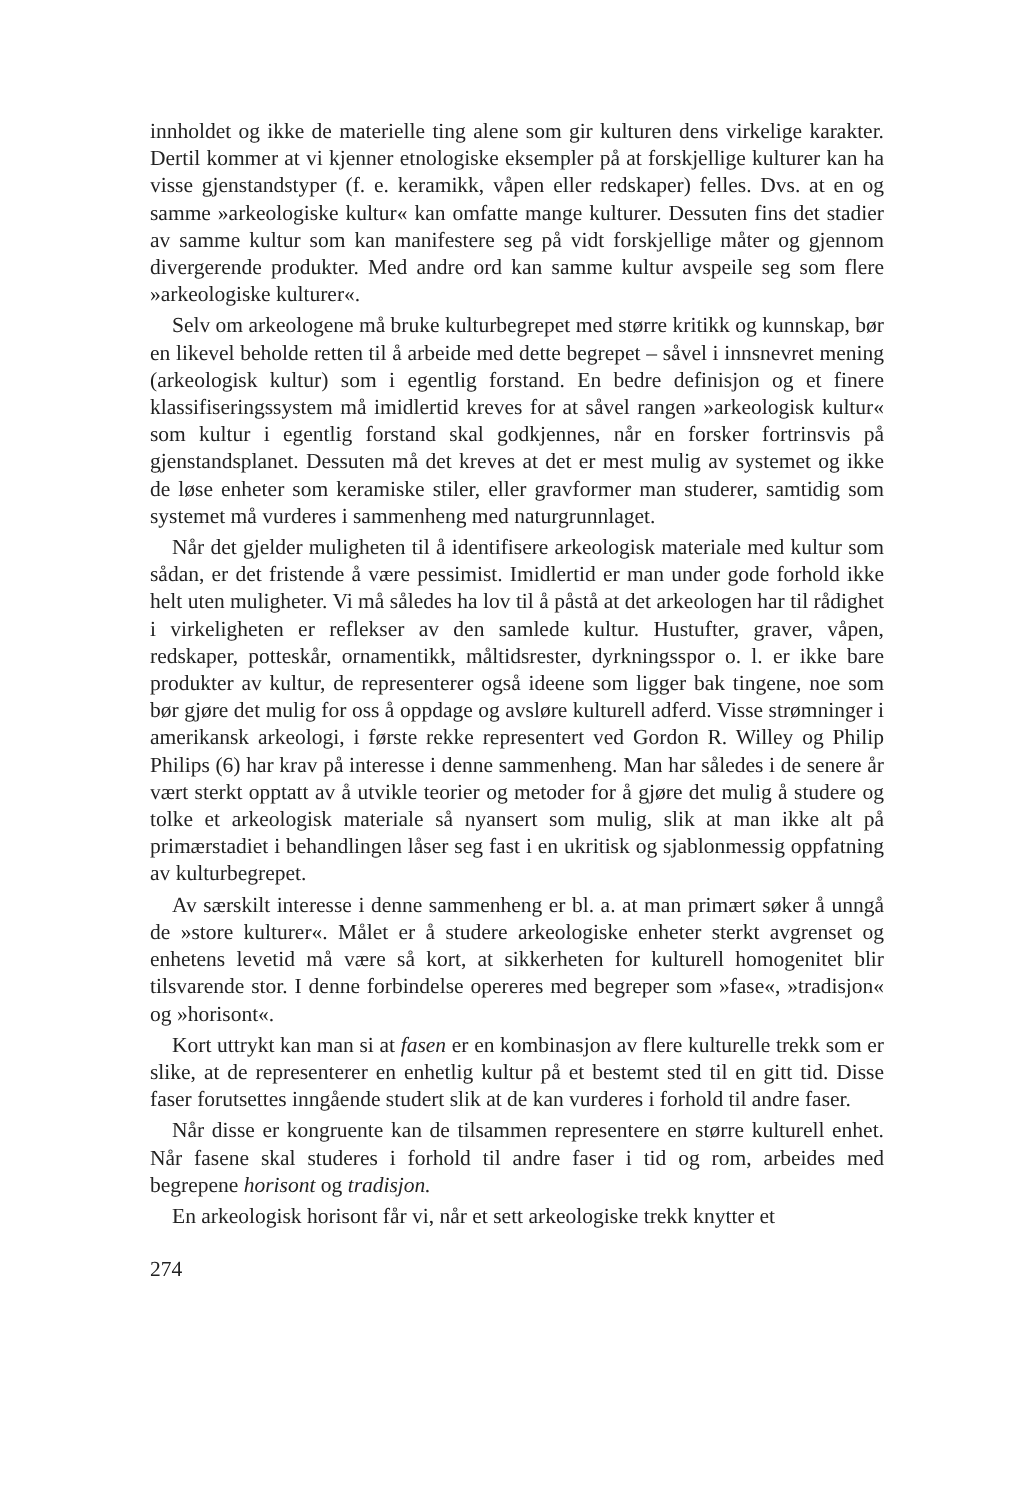innholdet og ikke de materielle ting alene som gir kulturen dens virkelige karakter. Dertil kommer at vi kjenner etnologiske eksempler på at forskjellige kulturer kan ha visse gjenstandstyper (f. e. keramikk, våpen eller redskaper) felles. Dvs. at en og samme »arkeologiske kultur« kan omfatte mange kulturer. Dessuten fins det stadier av samme kultur som kan manifestere seg på vidt forskjellige måter og gjennom divergerende produkter. Med andre ord kan samme kultur avspeile seg som flere »arkeologiske kulturer«.
Selv om arkeologene må bruke kulturbegrepet med større kritikk og kunnskap, bør en likevel beholde retten til å arbeide med dette begrepet – såvel i innsnevret mening (arkeologisk kultur) som i egentlig forstand. En bedre definisjon og et finere klassifiseringssystem må imidlertid kreves for at såvel rangen »arkeologisk kultur« som kultur i egentlig forstand skal godkjennes, når en forsker fortrinsvis på gjenstandsplanet. Dessuten må det kreves at det er mest mulig av systemet og ikke de løse enheter som keramiske stiler, eller gravformer man studerer, samtidig som systemet må vurderes i sammenheng med naturgrunnlaget.
Når det gjelder muligheten til å identifisere arkeologisk materiale med kultur som sådan, er det fristende å være pessimist. Imidlertid er man under gode forhold ikke helt uten muligheter. Vi må således ha lov til å påstå at det arkeologen har til rådighet i virkeligheten er reflekser av den samlede kultur. Hustufter, graver, våpen, redskaper, potteskår, ornamentikk, måltidsrester, dyrkningsspor o. l. er ikke bare produkter av kultur, de representerer også ideene som ligger bak tingene, noe som bør gjøre det mulig for oss å oppdage og avsløre kulturell adferd. Visse strømninger i amerikansk arkeologi, i første rekke representert ved Gordon R. Willey og Philip Philips (6) har krav på interesse i denne sammenheng. Man har således i de senere år vært sterkt opptatt av å utvikle teorier og metoder for å gjøre det mulig å studere og tolke et arkeologisk materiale så nyansert som mulig, slik at man ikke alt på primærstadiet i behandlingen låser seg fast i en ukritisk og sjablonmessig oppfatning av kulturbegrepet.
Av særskilt interesse i denne sammenheng er bl. a. at man primært søker å unngå de »store kulturer«. Målet er å studere arkeologiske enheter sterkt avgrenset og enhetens levetid må være så kort, at sikkerheten for kulturell homogenitet blir tilsvarende stor. I denne forbindelse opereres med begreper som »fase«, »tradisjon« og »horisont«.
Kort uttrykt kan man si at fasen er en kombinasjon av flere kulturelle trekk som er slike, at de representerer en enhetlig kultur på et bestemt sted til en gitt tid. Disse faser forutsettes inngående studert slik at de kan vurderes i forhold til andre faser.
Når disse er kongruente kan de tilsammen representere en større kulturell enhet. Når fasene skal studeres i forhold til andre faser i tid og rom, arbeides med begrepene horisont og tradisjon.
En arkeologisk horisont får vi, når et sett arkeologiske trekk knytter et
274